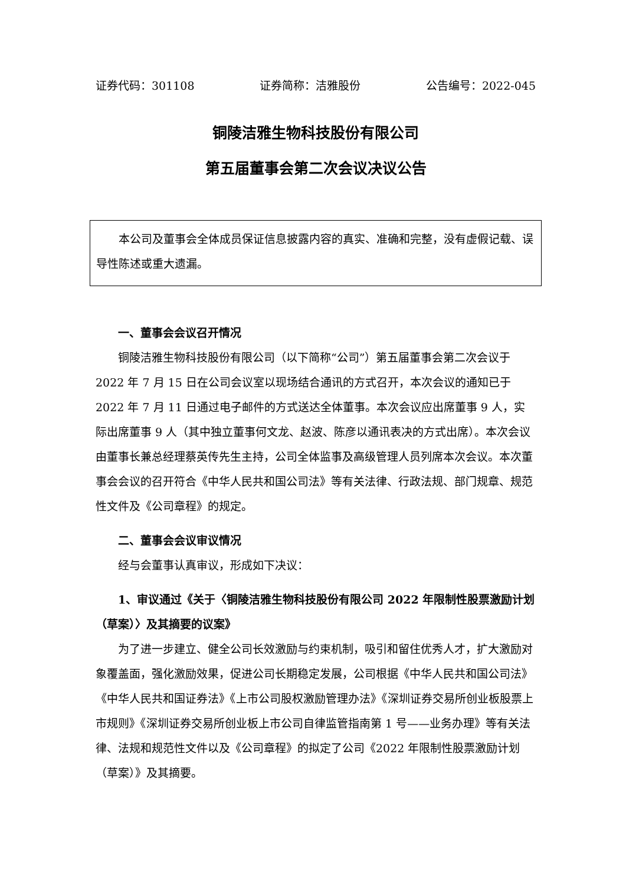证券代码：301108 证券简称：洁雅股份 公告编号：2022-045
铜陵洁雅生物科技股份有限公司
第五届董事会第二次会议决议公告
本公司及董事会全体成员保证信息披露内容的真实、准确和完整，没有虚假记载、误导性陈述或重大遗漏。
一、董事会会议召开情况
铜陵洁雅生物科技股份有限公司（以下简称“公司”）第五届董事会第二次会议于 2022 年 7 月 15 日在公司会议室以现场结合通讯的方式召开，本次会议的通知已于 2022 年 7 月 11 日通过电子邮件的方式送达全体董事。本次会议应出席董事 9 人，实际出席董事 9 人（其中独立董事何文龙、赵波、陈彦以通讯表决的方式出席）。本次会议由董事长兼总经理蔡英传先生主持，公司全体监事及高级管理人员列席本次会议。本次董事会会议的召开符合《中华人民共和国公司法》等有关法律、行政法规、部门规章、规范性文件及《公司章程》的规定。
二、董事会会议审议情况
经与会董事认真审议，形成如下决议：
1、审议通过《关于〈铜陵洁雅生物科技股份有限公司 2022 年限制性股票激励计划（草案）〉及其摘要的议案》
为了进一步建立、健全公司长效激励与约束机制，吸引和留住优秀人才，扩大激励对象覆盖面，强化激励效果，促进公司长期稳定发展，公司根据《中华人民共和国公司法》《中华人民共和国证券法》《上市公司股权激励管理办法》《深圳证券交易所创业板股票上市规则》《深圳证券交易所创业板上市公司自律监管指南第 1 号——业务办理》等有关法律、法规和规范性文件以及《公司章程》的拟定了公司《2022 年限制性股票激励计划（草案）》及其摘要。